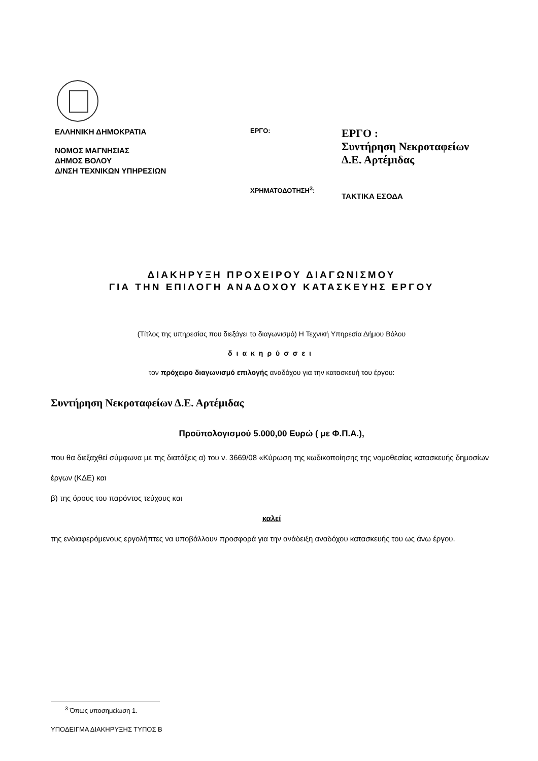ΕΛΛΗΝΙΚΗ ΔΗΜΟΚΡΑΤΙΑ
ΝΟΜΟΣ ΜΑΓΝΗΣΙΑΣ
ΔΗΜΟΣ ΒΟΛΟΥ
Δ/ΝΣΗ ΤΕΧΝΙΚΩΝ ΥΠΗΡΕΣΙΩΝ
ΕΡΓΟ:
ΧΡΗΜΑΤΟΔΟΤΗΣΗ<sup>3</sup>:
ΕΡΓΟ :
Συντήρηση Νεκροταφείων
Δ.Ε. Αρτέμιδας
ΤΑΚΤΙΚΑ ΕΣΟΔΑ
ΔΙΑΚΗΡΥΞΗ ΠΡΟΧΕΙΡΟΥ ΔΙΑΓΩΝΙΣΜΟΥ
ΓΙΑ ΤΗΝ ΕΠΙΛΟΓΗ ΑΝΑΔΟΧΟΥ ΚΑΤΑΣΚΕΥΗΣ ΕΡΓΟΥ
(Τίτλος της υπηρεσίας που διεξάγει το διαγωνισμό) Η Τεχνική Υπηρεσία Δήμου Βόλου
διακηρύσσει
τον πρόχειρο διαγωνισμό επιλογής αναδόχου για την κατασκευή του έργου:
Συντήρηση Νεκροταφείων Δ.Ε. Αρτέμιδας
Προϋπολογισμού 5.000,00 Ευρώ ( με Φ.Π.Α.),
που θα διεξαχθεί σύμφωνα με της διατάξεις α) του ν. 3669/08 «Κύρωση της κωδικοποίησης της νομοθεσίας κατασκευής δημοσίων έργων (ΚΔΕ) και
β) της όρους του παρόντος τεύχους και
καλεί
της ενδιαφερόμενους εργολήπτες να υποβάλλουν προσφορά για την ανάδειξη αναδόχου κατασκευής του ως άνω έργου.
<sup>3</sup> Όπως υποσημείωση 1.
ΥΠΟΔΕΙΓΜΑ ΔΙΑΚΗΡΥΞΗΣ ΤΥΠΟΣ Β